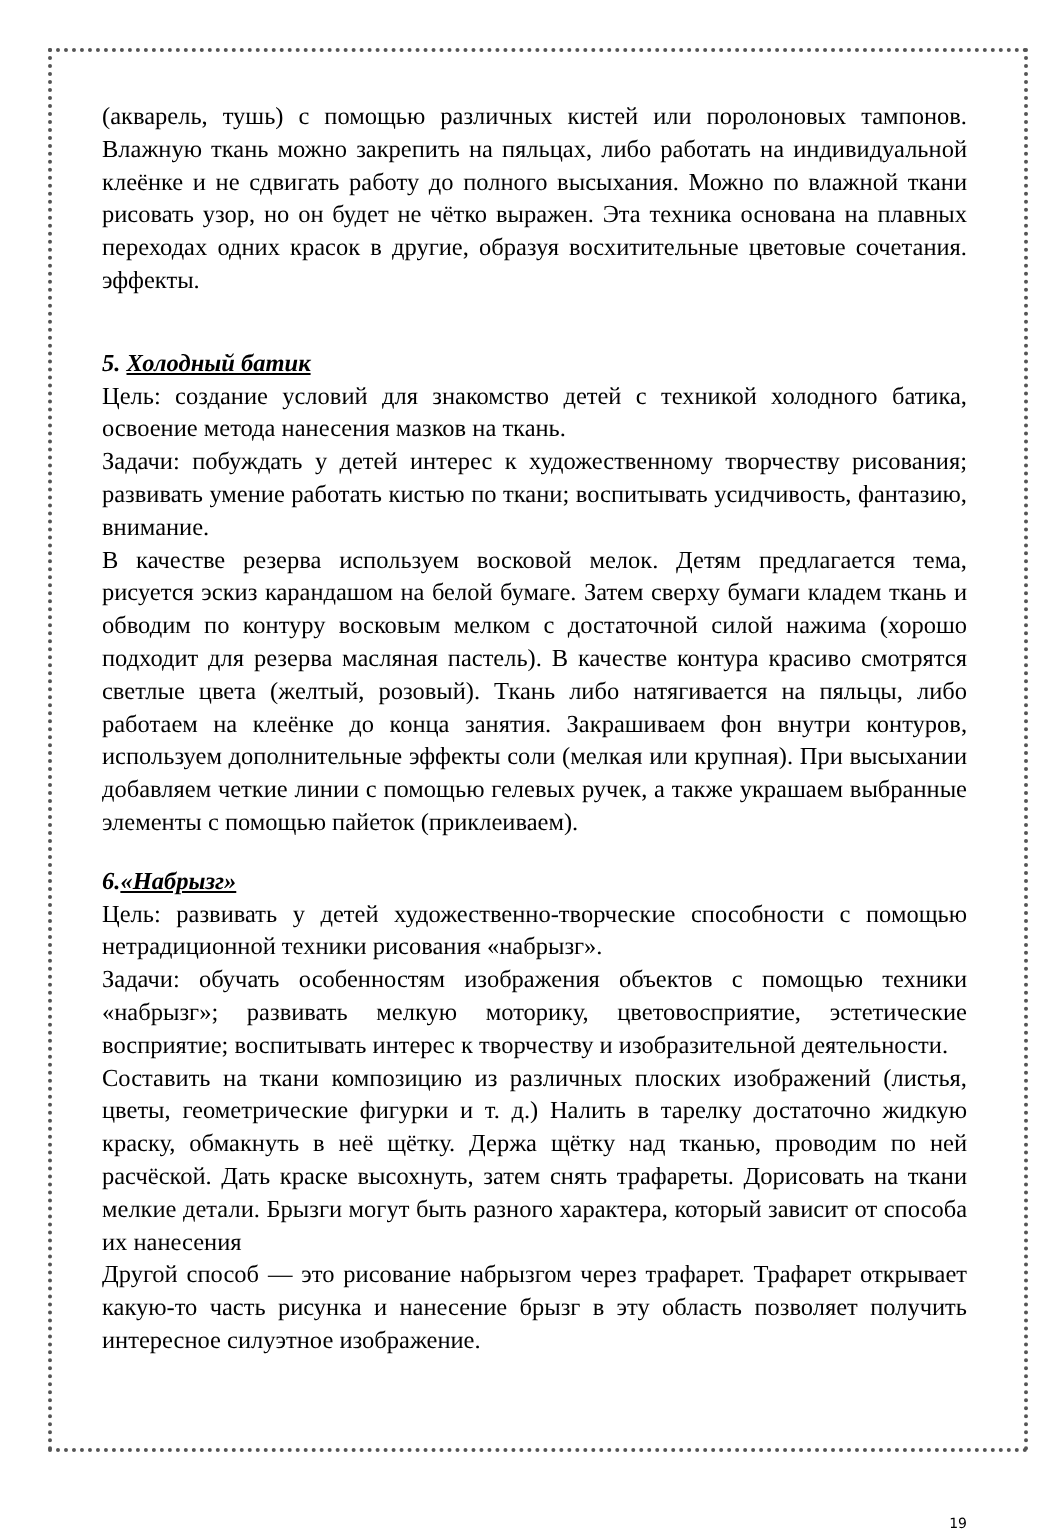(акварель, тушь) с помощью различных кистей или поролоновых тампонов. Влажную ткань можно закрепить на пяльцах, либо работать на индивидуальной клеёнке и не сдвигать работу до полного высыхания. Можно по влажной ткани рисовать узор, но он будет не чётко выражен. Эта техника основана на плавных переходах одних красок в другие, образуя восхитительные цветовые сочетания. эффекты.
5. Холодный батик
Цель: создание условий для знакомство детей с техникой холодного батика, освоение метода нанесения мазков на ткань.
Задачи: побуждать у детей интерес к художественному творчеству рисования; развивать умение работать кистью по ткани; воспитывать усидчивость, фантазию, внимание.
В качестве резерва используем восковой мелок. Детям предлагается тема, рисуется эскиз карандашом на белой бумаге. Затем сверху бумаги кладем ткань и обводим по контуру восковым мелком с достаточной силой нажима (хорошо подходит для резерва масляная пастель). В качестве контура красиво смотрятся светлые цвета (желтый, розовый). Ткань либо натягивается на пяльцы, либо работаем на клеёнке до конца занятия. Закрашиваем фон внутри контуров, используем дополнительные эффекты соли (мелкая или крупная). При высыхании добавляем четкие линии с помощью гелевых ручек, а также украшаем выбранные элементы с помощью пайеток (приклеиваем).
6.«Набрызг»
Цель: развивать у детей художественно-творческие способности с помощью нетрадиционной техники рисования «набрызг».
Задачи: обучать особенностям изображения объектов с помощью техники «набрызг»; развивать мелкую моторику, цветовосприятие, эстетические восприятие; воспитывать интерес к творчеству и изобразительной деятельности.
Составить на ткани композицию из различных плоских изображений (листья, цветы, геометрические фигурки и т. д.) Налить в тарелку достаточно жидкую краску, обмакнуть в неё щётку. Держа щётку над тканью, проводим по ней расчёской. Дать краске высохнуть, затем снять трафареты. Дорисовать на ткани мелкие детали. Брызги могут быть разного характера, который зависит от способа их нанесения
Другой способ — это рисование набрызгом через трафарет. Трафарет открывает какую-то часть рисунка и нанесение брызг в эту область позволяет получить интересное силуэтное изображение.
19